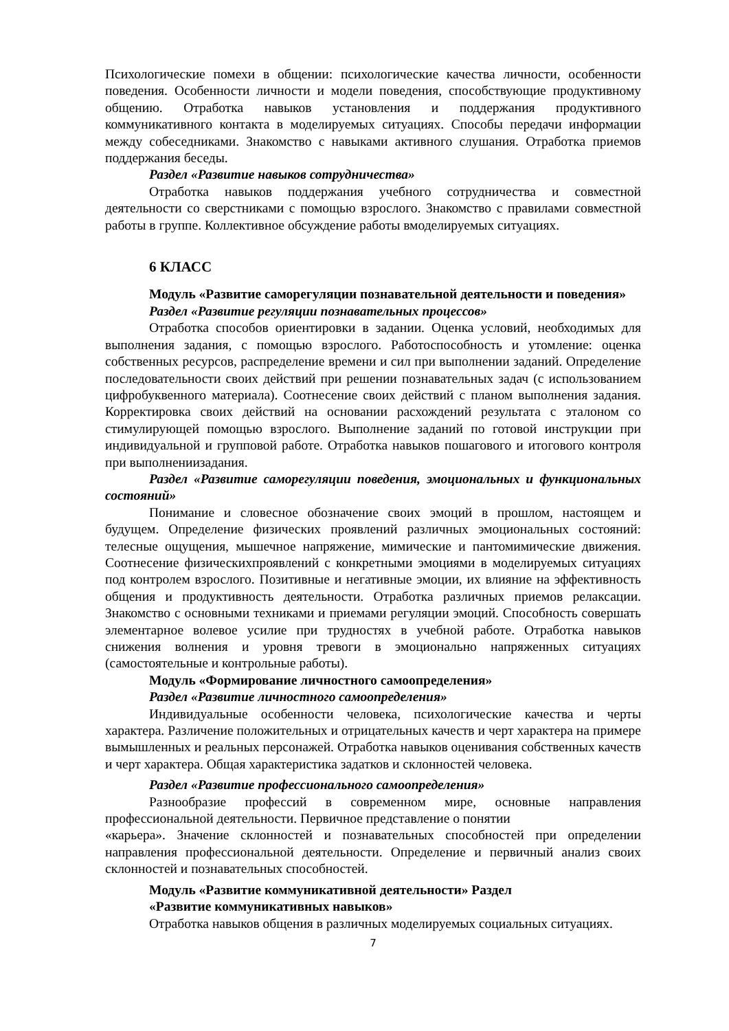Психологические помехи в общении: психологические качества личности, особенности поведения. Особенности личности и модели поведения, способствующие продуктивному общению. Отработка навыков установления и поддержания продуктивного коммуникативного контакта в моделируемых ситуациях. Способы передачи информации между собеседниками. Знакомство с навыками активного слушания. Отработка приемов поддержания беседы.
Раздел «Развитие навыков сотрудничества»
Отработка навыков поддержания учебного сотрудничества и совместной деятельности со сверстниками с помощью взрослого. Знакомство с правилами совместной работы в группе. Коллективное обсуждение работы вмоделируемых ситуациях.
6 КЛАСС
Модуль «Развитие саморегуляции познавательной деятельности и поведения»
Раздел «Развитие регуляции познавательных процессов»
Отработка способов ориентировки в задании. Оценка условий, необходимых для выполнения задания, с помощью взрослого. Работоспособность и утомление: оценка собственных ресурсов, распределение времени и сил при выполнении заданий. Определение последовательности своих действий при решении познавательных задач (с использованием цифробуквенного материала). Соотнесение своих действий с планом выполнения задания. Корректировка своих действий на основании расхождений результата с эталоном со стимулирующей помощью взрослого. Выполнение заданий по готовой инструкции при индивидуальной и групповой работе. Отработка навыков пошагового и итогового контроля при выполнениизадания.
Раздел «Развитие саморегуляции поведения, эмоциональных и функциональных состояний»
Понимание и словесное обозначение своих эмоций в прошлом, настоящем и будущем. Определение физических проявлений различных эмоциональных состояний: телесные ощущения, мышечное напряжение, мимические и пантомимические движения. Соотнесение физическихпроявлений с конкретными эмоциями в моделируемых ситуациях под контролем взрослого. Позитивные и негативные эмоции, их влияние на эффективность общения и продуктивность деятельности. Отработка различных приемов релаксации. Знакомство с основными техниками и приемами регуляции эмоций. Способность совершать элементарное волевое усилие при трудностях в учебной работе. Отработка навыков снижения волнения и уровня тревоги в эмоционально напряженных ситуациях (самостоятельные и контрольные работы).
Модуль «Формирование личностного самоопределения»
Раздел «Развитие личностного самоопределения»
Индивидуальные особенности человека, психологические качества и черты характера. Различение положительных и отрицательных качеств и черт характера на примере вымышленных и реальных персонажей. Отработка навыков оценивания собственных качеств и черт характера. Общая характеристика задатков и склонностей человека.
Раздел «Развитие профессионального самоопределения»
Разнообразие профессий в современном мире, основные направления профессиональной деятельности. Первичное представление о понятии
«карьера». Значение склонностей и познавательных способностей при определении направления профессиональной деятельности. Определение и первичный анализ своих склонностей и познавательных способностей.
Модуль «Развитие коммуникативной деятельности» Раздел
«Развитие коммуникативных навыков»
Отработка навыков общения в различных моделируемых социальных ситуациях.
7